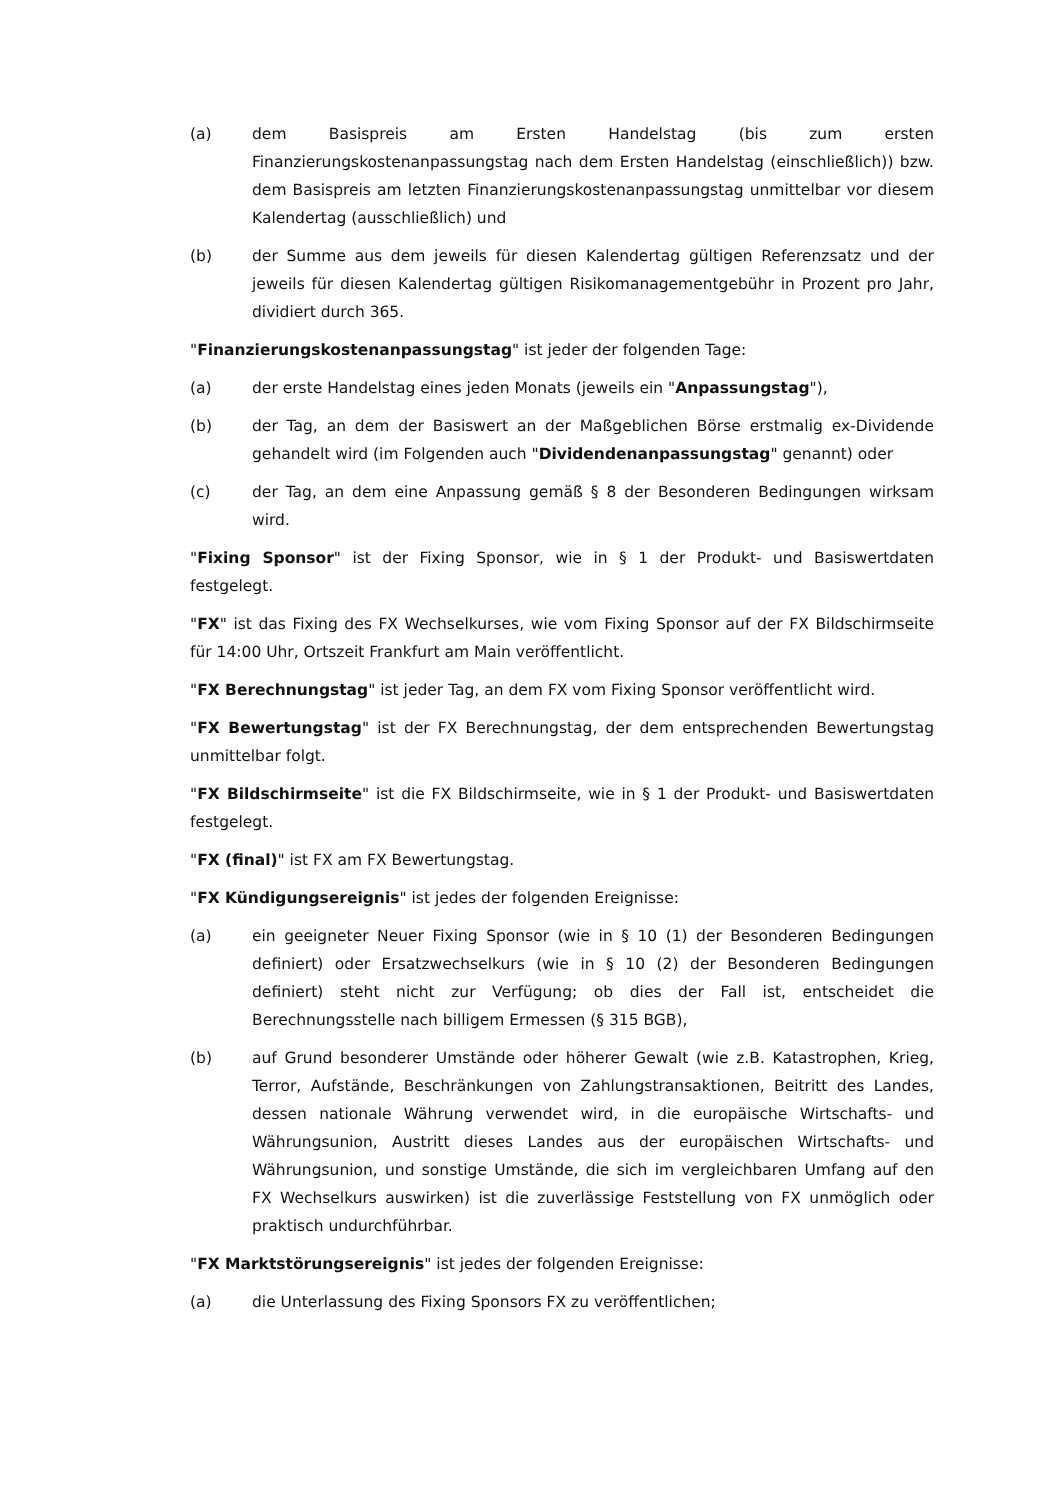(a) dem Basispreis am Ersten Handelstag (bis zum ersten Finanzierungskostenanpassungstag nach dem Ersten Handelstag (einschließlich)) bzw. dem Basispreis am letzten Finanzierungskostenanpassungstag unmittelbar vor diesem Kalendertag (ausschließlich) und
(b) der Summe aus dem jeweils für diesen Kalendertag gültigen Referenzsatz und der jeweils für diesen Kalendertag gültigen Risikomanagementgebühr in Prozent pro Jahr, dividiert durch 365.
"Finanzierungskostenanpassungstag" ist jeder der folgenden Tage:
(a) der erste Handelstag eines jeden Monats (jeweils ein "Anpassungstag"),
(b) der Tag, an dem der Basiswert an der Maßgeblichen Börse erstmalig ex-Dividende gehandelt wird (im Folgenden auch "Dividendenanpassungstag" genannt) oder
(c) der Tag, an dem eine Anpassung gemäß § 8 der Besonderen Bedingungen wirksam wird.
"Fixing Sponsor" ist der Fixing Sponsor, wie in § 1 der Produkt- und Basiswertdaten festgelegt.
"FX" ist das Fixing des FX Wechselkurses, wie vom Fixing Sponsor auf der FX Bildschirmseite für 14:00 Uhr, Ortszeit Frankfurt am Main veröffentlicht.
"FX Berechnungstag" ist jeder Tag, an dem FX vom Fixing Sponsor veröffentlicht wird.
"FX Bewertungstag" ist der FX Berechnungstag, der dem entsprechenden Bewertungstag unmittelbar folgt.
"FX Bildschirmseite" ist die FX Bildschirmseite, wie in § 1 der Produkt- und Basiswertdaten festgelegt.
"FX (final)" ist FX am FX Bewertungstag.
"FX Kündigungsereignis" ist jedes der folgenden Ereignisse:
(a) ein geeigneter Neuer Fixing Sponsor (wie in § 10 (1) der Besonderen Bedingungen definiert) oder Ersatzwechselkurs (wie in § 10 (2) der Besonderen Bedingungen definiert) steht nicht zur Verfügung; ob dies der Fall ist, entscheidet die Berechnungsstelle nach billigem Ermessen (§ 315 BGB),
(b) auf Grund besonderer Umstände oder höherer Gewalt (wie z.B. Katastrophen, Krieg, Terror, Aufstände, Beschränkungen von Zahlungstransaktionen, Beitritt des Landes, dessen nationale Währung verwendet wird, in die europäische Wirtschafts- und Währungsunion, Austritt dieses Landes aus der europäischen Wirtschafts- und Währungsunion, und sonstige Umstände, die sich im vergleichbaren Umfang auf den FX Wechselkurs auswirken) ist die zuverlässige Feststellung von FX unmöglich oder praktisch undurchführbar.
"FX Marktstörungsereignis" ist jedes der folgenden Ereignisse:
(a) die Unterlassung des Fixing Sponsors FX zu veröffentlichen;